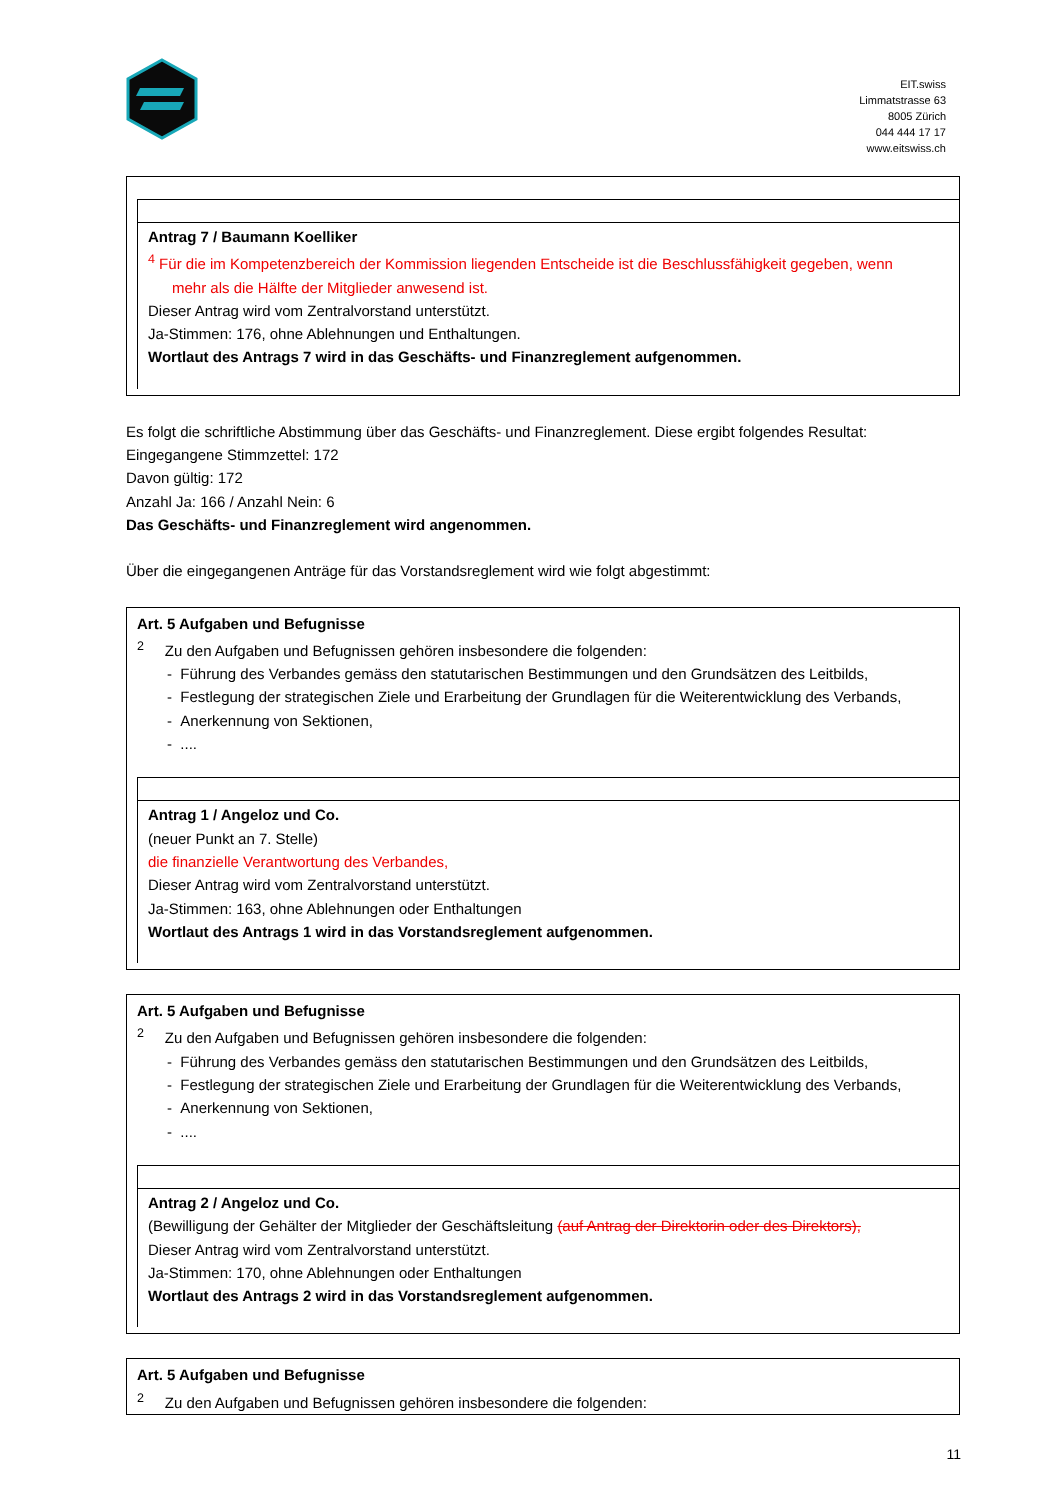EIT.swiss
Limmatstrasse 63
8005 Zürich
044 444 17 17
www.eitswiss.ch
Antrag 7 / Baumann Koelliker
<sup>4</sup> Für die im Kompetenzbereich der Kommission liegenden Entscheide ist die Beschlussfähigkeit gegeben, wenn
mehr als die Hälfte der Mitglieder anwesend ist.
Dieser Antrag wird vom Zentralvorstand unterstützt.
Ja-Stimmen: 176, ohne Ablehnungen und Enthaltungen.
Wortlaut des Antrags 7 wird in das Geschäfts- und Finanzreglement aufgenommen.
Es folgt die schriftliche Abstimmung über das Geschäfts- und Finanzreglement. Diese ergibt folgendes Resultat:
Eingegangene Stimmzettel: 172
Davon gültig: 172
Anzahl Ja: 166 / Anzahl Nein: 6
Das Geschäfts- und Finanzreglement wird angenommen.
Über die eingegangenen Anträge für das Vorstandsreglement wird wie folgt abgestimmt:
Art. 5 Aufgaben und Befugnisse
<sup>2</sup> Zu den Aufgaben und Befugnissen gehören insbesondere die folgenden:
- Führung des Verbandes gemäss den statutarischen Bestimmungen und den Grundsätzen des Leitbilds,
- Festlegung der strategischen Ziele und Erarbeitung der Grundlagen für die Weiterentwicklung des Verbands,
- Anerkennung von Sektionen,
- ....
Antrag 1 / Angeloz und Co.
(neuer Punkt an 7. Stelle)
die finanzielle Verantwortung des Verbandes,
Dieser Antrag wird vom Zentralvorstand unterstützt.
Ja-Stimmen: 163, ohne Ablehnungen oder Enthaltungen
Wortlaut des Antrags 1 wird in das Vorstandsreglement aufgenommen.
Art. 5 Aufgaben und Befugnisse
<sup>2</sup> Zu den Aufgaben und Befugnissen gehören insbesondere die folgenden:
- Führung des Verbandes gemäss den statutarischen Bestimmungen und den Grundsätzen des Leitbilds,
- Festlegung der strategischen Ziele und Erarbeitung der Grundlagen für die Weiterentwicklung des Verbands,
- Anerkennung von Sektionen,
- ....
Antrag 2 / Angeloz und Co.
(Bewilligung der Gehälter der Mitglieder der Geschäftsleitung (auf Antrag der Direktorin oder des Direktors),
Dieser Antrag wird vom Zentralvorstand unterstützt.
Ja-Stimmen: 170, ohne Ablehnungen oder Enthaltungen
Wortlaut des Antrags 2 wird in das Vorstandsreglement aufgenommen.
Art. 5 Aufgaben und Befugnisse
<sup>2</sup> Zu den Aufgaben und Befugnissen gehören insbesondere die folgenden:
11